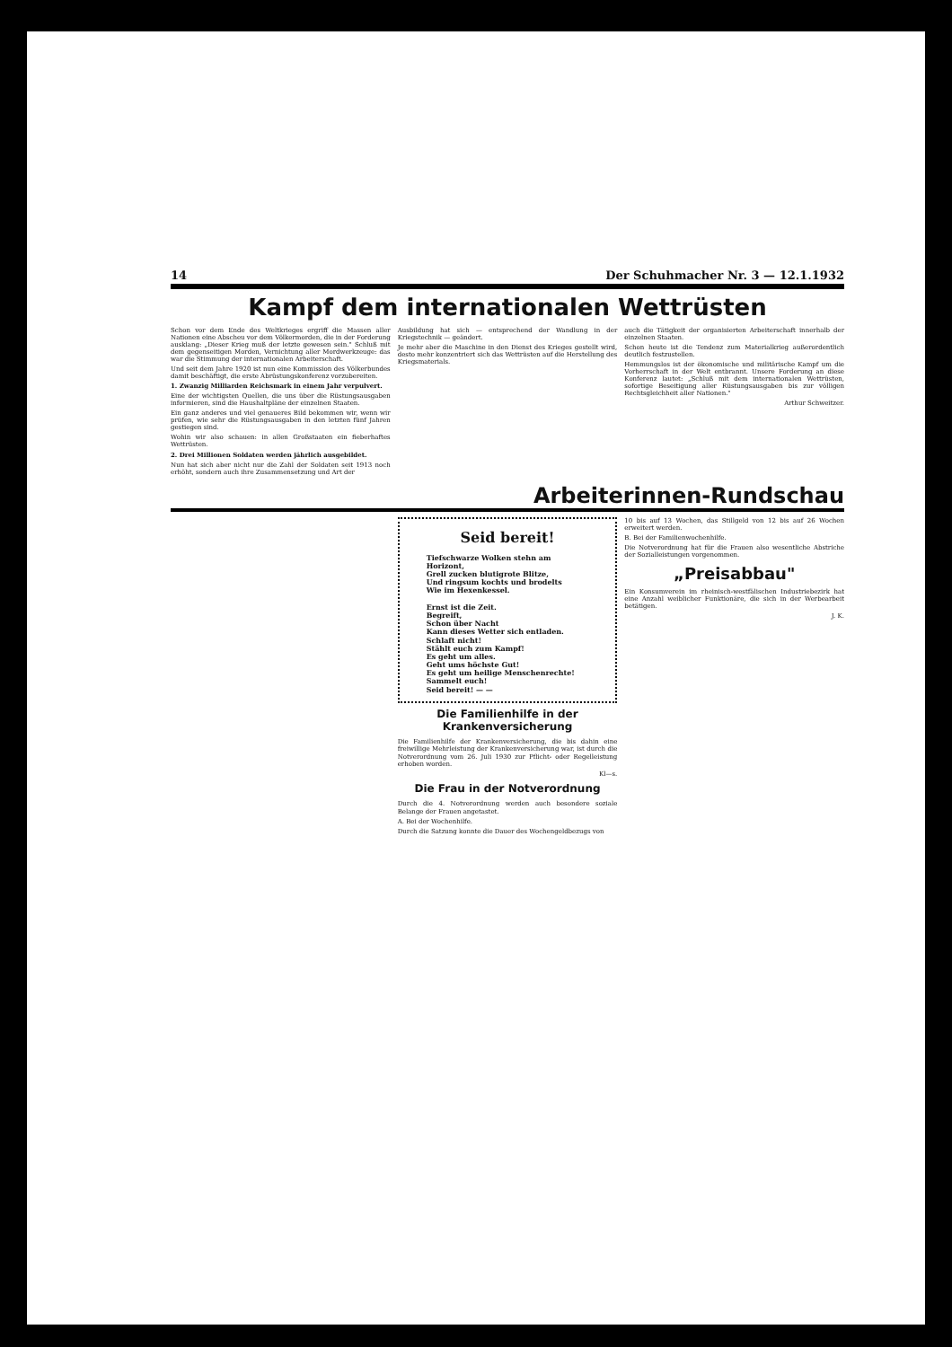14 Der Schuhmacher Nr. 3 — 12.1.1932
Kampf dem internationalen Wettrüsten
Schon vor dem Ende des Weltkrieges ergriff die Massen aller Nationen eine Abscheu vor dem Völkermorden, die in der Forderung ausklang: „Dieser Krieg muß der letzte gewesen sein." Schluß mit dem gegenseitigen Morden, Vernichtung aller Mordwerkzeuge: das war die Stimmung der internationalen Arbeiterschaft.
Und seit dem Jahre 1920 ist nun eine Kommission des Völkerbundes damit beschäftigt, die erste Abrüstungskonferenz vorzubereiten.
1. Zwanzig Milliarden Reichsmark in einem Jahr verpulvert.
Eine der wichtigsten Quellen, die uns über die Rüstungsausgaben informieren, sind die Haushaltpläne der einzelnen Staaten.
Ein ganz anderes und viel genaueres Bild bekommen wir, wenn wir prüfen, wie sehr die Rüstungsausgaben in den letzten fünf Jahren gestiegen sind.
Wohin wir also schauen: in allen Großstaaten ein fieberhaftes Wettrüsten.
2. Drei Millionen Soldaten werden jährlich ausgebildet.
Nun hat sich aber nicht nur die Zahl der Soldaten seit 1913 noch erhöht, sondern auch ihre Zusammensetzung und Art der
Ausbildung hat sich — entsprechend der Wandlung in der Kriegstechnik — geändert.
Je mehr aber die Maschine in den Dienst des Krieges gestellt wird, desto mehr konzentriert sich das Wettrüsten auf die Herstellung des Kriegsmaterials.
auch die Tätigkeit der organisierten Arbeiterschaft innerhalb der einzelnen Staaten.
Schon heute ist die Tendenz zum Materialkrieg außerordentlich deutlich festzustellen.
Hemmungslos ist der ökonomische und militärische Kampf um die Vorherrschaft in der Welt entbrannt. Unsere Forderung an diese Konferenz lautet: „Schluß mit dem internationalen Wettrüsten, sofortige Beseitigung aller Rüstungsausgaben bis zur völligen Rechtsgleichheit aller Nationen."
Arthur Schweitzer.
Arbeiterinnen-Rundschau
Seid bereit!
Tiefschwarze Wolken stehn am Horizont,
Grell zucken blutigrote Blitze,
Und ringsum kochts und brodelts
Wie im Hexenkessel.
Ernst ist die Zeit.
Begreift,
Schon über Nacht
Kann dieses Wetter sich entladen.
Schlaft nicht!
Stählt euch zum Kampf!
Es geht um alles.
Geht ums höchste Gut!
Es geht um heilige Menschenrechte!
Sammelt euch!
Seid bereit! — —
Die Familienhilfe in der Krankenversicherung
Die Familienhilfe der Krankenversicherung, die bis dahin eine freiwillige Mehrleistung der Krankenversicherung war, ist durch die Notverordnung vom 26. Juli 1930 zur Pflicht- oder Regelleistung erhoben worden.
Kl—s.
Die Frau in der Notverordnung
Durch die 4. Notverordnung werden auch besondere soziale Belange der Frauen angetastet.
A. Bei der Wochenhilfe.
Durch die Satzung konnte die Dauer des Wochengeldbezugs von
10 bis auf 13 Wochen, das Stillgeld von 12 bis auf 26 Wochen erweitert werden.
B. Bei der Familienwochenhilfe.
Die Notverordnung hat für die Frauen also wesentliche Abstriche der Sozialleistungen vorgenommen.
„Preisabbau"
Ein Konsumverein im rheinisch-westfälischen Industriebezirk hat eine Anzahl weiblicher Funktionäre, die sich in der Werbearbeit betätigen.
J. K.